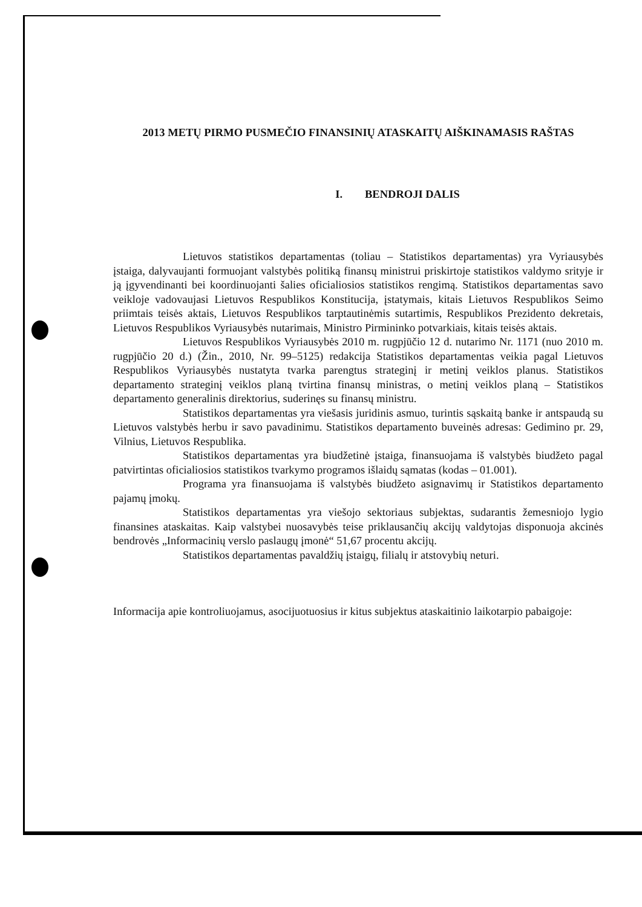2013 METŲ PIRMO PUSMEČIO FINANSINIŲ ATASKAITŲ AIŠKINAMASIS RAŠTAS
I. BENDROJI DALIS
Lietuvos statistikos departamentas (toliau – Statistikos departamentas) yra Vyriausybės įstaiga, dalyvaujanti formuojant valstybės politiką finansų ministrui priskirtoje statistikos valdymo srityje ir ją įgyvendinanti bei koordinuojanti šalies oficialiosios statistikos rengimą. Statistikos departamentas savo veikloje vadovaujasi Lietuvos Respublikos Konstitucija, įstatymais, kitais Lietuvos Respublikos Seimo priimtais teisės aktais, Lietuvos Respublikos tarptautinėmis sutartimis, Respublikos Prezidento dekretais, Lietuvos Respublikos Vyriausybės nutarimais, Ministro Pirmininko potvarkiais, kitais teisės aktais.
Lietuvos Respublikos Vyriausybės 2010 m. rugpjūčio 12 d. nutarimo Nr. 1171 (nuo 2010 m. rugpjūčio 20 d.) (Žin., 2010, Nr. 99–5125) redakcija Statistikos departamentas veikia pagal Lietuvos Respublikos Vyriausybės nustatyta tvarka parengtus strateginį ir metinį veiklos planus. Statistikos departamento strateginį veiklos planą tvirtina finansų ministras, o metinį veiklos planą – Statistikos departamento generalinis direktorius, suderinęs su finansų ministru.
Statistikos departamentas yra viešasis juridinis asmuo, turintis sąskaitą banke ir antspaudą su Lietuvos valstybės herbu ir savo pavadinimu. Statistikos departamento buveinės adresas: Gedimino pr. 29, Vilnius, Lietuvos Respublika.
Statistikos departamentas yra biudžetinė įstaiga, finansuojama iš valstybės biudžeto pagal patvirtintas oficialiosios statistikos tvarkymo programos išlaidų sąmatas (kodas – 01.001).
Programa yra finansuojama iš valstybės biudžeto asignavimų ir Statistikos departamento pajamų įmokų.
Statistikos departamentas yra viešojo sektoriaus subjektas, sudarantis žemesniojo lygio finansines ataskaitas. Kaip valstybei nuosavybės teise priklausančių akcijų valdytojas disponuoja akcinės bendrovės „Informacinių verslo paslaugų įmonė“ 51,67 procentu akcijų.
Statistikos departamentas pavaldžių įstaigų, filialų ir atstovybių neturi.
Informacija apie kontroliuojamus, asocijuotuosius ir kitus subjektus ataskaitinio laikotarpio pabaigoje: